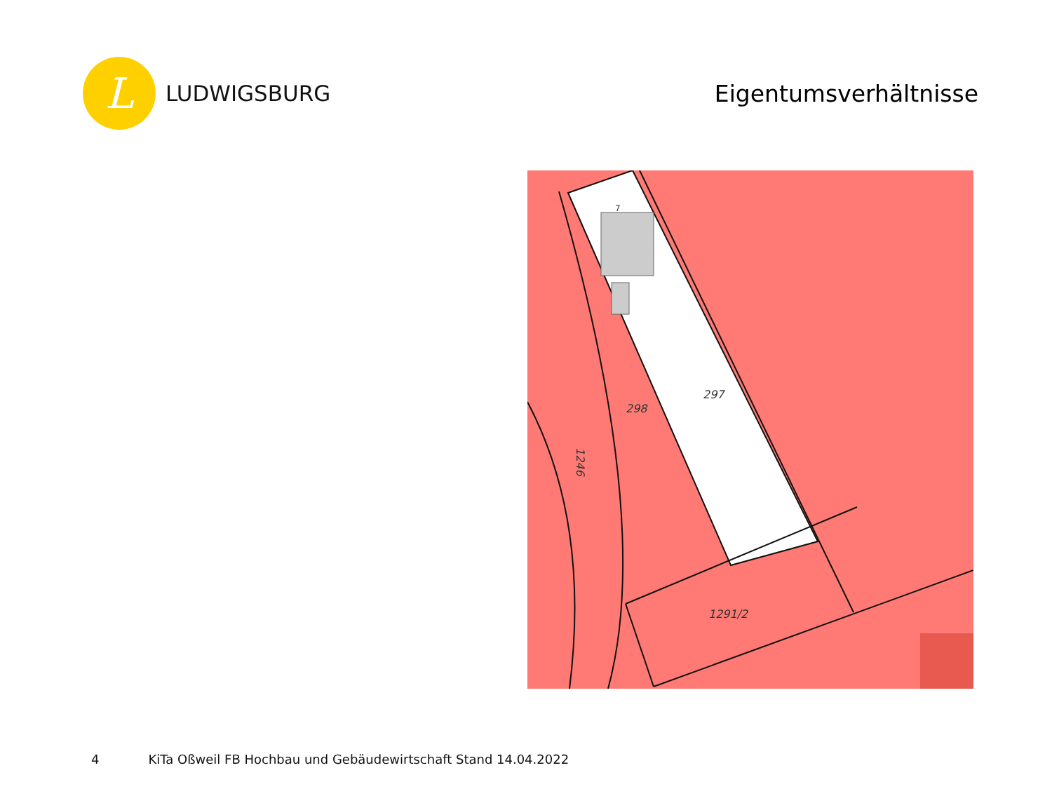L
LUDWIGSBURG
Eigentumsverhältnisse
297
298
1246
1291/2
7
4 KiTa Oßweil FB Hochbau und Gebäudewirtschaft Stand 14.04.2022